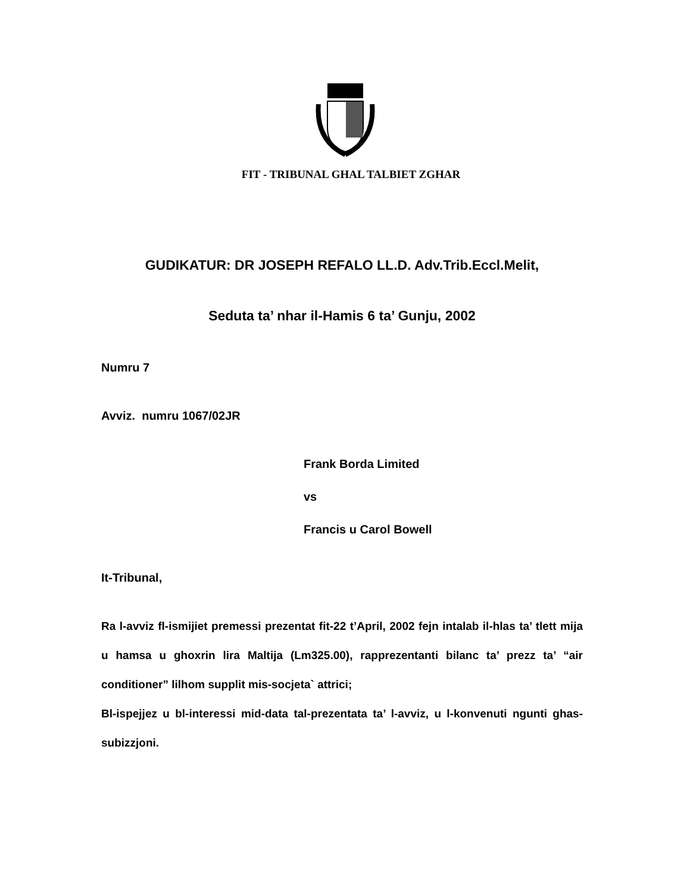FIT - TRIBUNAL GHAL TALBIET ZGHAR
GUDIKATUR: DR JOSEPH REFALO LL.D. Adv.Trib.Eccl.Melit,
Seduta ta’ nhar il-Hamis 6 ta’ Gunju, 2002
Numru 7
Avviz. numru 1067/02JR
Frank Borda Limited
vs
Francis u Carol Bowell
It-Tribunal,
Ra l-avviz fl-ismijiet premessi prezentat fit-22 t’April, 2002 fejn intalab il-hlas ta’ tlett mija u hamsa u ghoxrin lira Maltija (Lm325.00), rapprezentanti bilanc ta’ prezz ta’ “air conditioner” lilhom supplit mis-socjeta` attrici;
Bl-ispejjez u bl-interessi mid-data tal-prezentata ta’ l-avviz, u l-konvenuti ngunti ghas-subizzjoni.